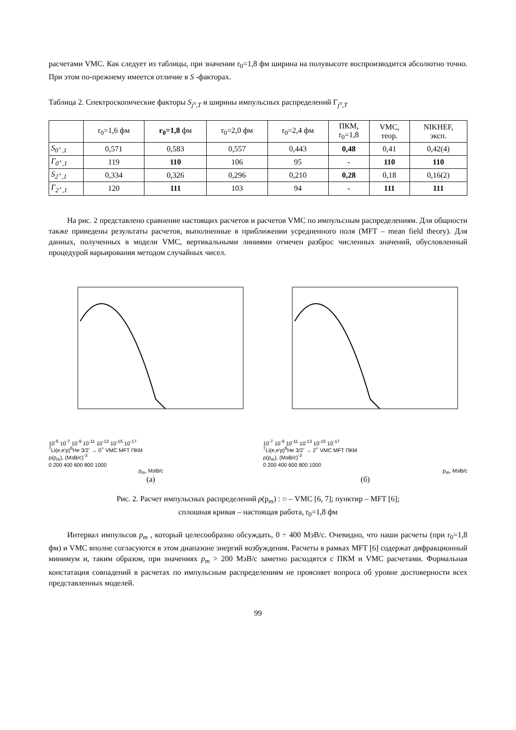расчетами VMC. Как следует из таблицы, при значении r<sub>0</sub>=1,8 фм ширина на полувысоте воспроизводится абсолютно точно. При этом по-прежнему имеется отличие в S -факторах.
Таблица 2. Спектроскопические факторы S<sub>j<sup>π</sup>,T</sub> и ширины импульсных распределений Γ<sub>j<sup>π</sup>,T</sub>
| | r<sub>0</sub>=1,6 фм | r<sub>0</sub>=1,8 фм | r<sub>0</sub>=2,0 фм | r<sub>0</sub>=2,4 фм | ПКМ, r<sub>0</sub>=1,8 | VMC, теор. | NIKHEF, эксп. |
| --- | --- | --- | --- | --- | --- | --- | --- |
| S<sub>0<sup>+</sup>,1</sub> | 0,571 | 0,583 | 0,557 | 0,443 | 0,48 | 0,41 | 0,42(4) |
| Γ<sub>0<sup>+</sup>,1</sub> | 119 | 110 | 106 | 95 | - | 110 | 110 |
| S<sub>2<sup>+</sup>,1</sub> | 0,334 | 0,326 | 0,296 | 0,210 | 0,28 | 0,18 | 0,16(2) |
| Γ<sub>2<sup>+</sup>,1</sub> | 120 | 111 | 103 | 94 | - | 111 | 111 |
На рис. 2 представлено сравнение настоящих расчетов и расчетов VMC по импульсным распределениям. Для общности также приведены результаты расчетов, выполненные в приближении усредненного поля (MFT – mean field theory). Для данных, полученных в модели VMC, вертикальными линиями отмечен разброс численных значений, обусловленный процедурой варьирования методом случайных чисел.
10<sup>-5</sup> 10<sup>-7</sup> 10<sup>-9</sup> 10<sup>-11</sup> 10<sup>-13</sup> 10<sup>-15</sup> 10<sup>-17</sup>
<sup>7</sup>Li(e,e'p)<sup>6</sup>He 3/2<sup>-</sup> → 0<sup>+</sup> VMC MFT ПКМ
ρ(p<sub>m</sub>), (МэВ/с)<sup>-3</sup>
0 200 400 600 800 1000
p<sub>m</sub>, МэВ/с
(а)
10<sup>-7</sup> 10<sup>-9</sup> 10<sup>-11</sup> 10<sup>-13</sup> 10<sup>-15</sup> 10<sup>-17</sup>
<sup>7</sup>Li(e,e'p)<sup>6</sup>He 3/2<sup>-</sup> → 2<sup>+</sup> VMC MFT ПКМ
ρ(p<sub>m</sub>), (МэВ/с)<sup>-3</sup>
0 200 400 600 800 1000
p<sub>m</sub>, МэВ/с
(б)
Рис. 2. Расчет импульсных распределений ρ(p<sub>m</sub>) : ○ – VMC [6, 7]; пунктир – MFT [6];
сплошная кривая – настоящая работа, r<sub>0</sub>=1,8 фм
Интервал импульсов p<sub>m</sub> , который целесообразно обсуждать, 0 ÷ 400 МэВ/с. Очевидно, что наши расчеты (при r<sub>0</sub>=1,8 фм) и VMC вполне согласуются в этом диапазоне энергий возбуждения. Расчеты в рамках MFT [6] содержат дифракционный минимум и, таким образом, при значениях p<sub>m</sub> > 200 МэВ/с заметно расходятся с ПКМ и VMC расчетами. Формальная констатация совпадений в расчетах по импульсным распределениям не проясняет вопроса об уровне достоверности всех представленных моделей.
99